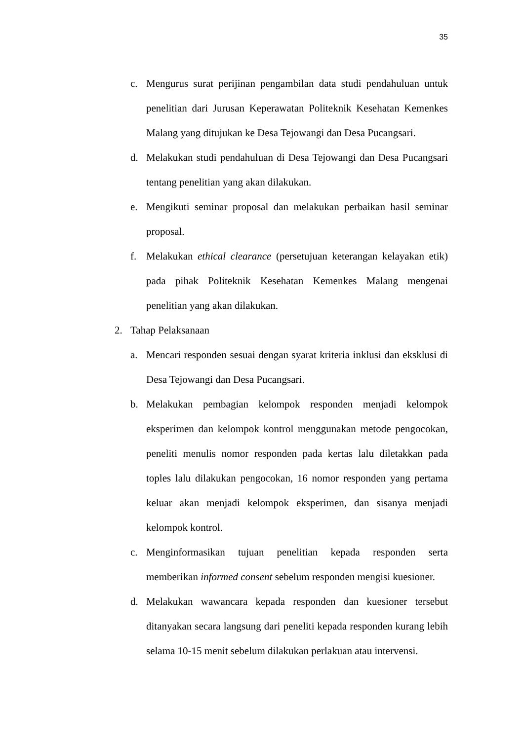35
c. Mengurus surat perijinan pengambilan data studi pendahuluan untuk penelitian dari Jurusan Keperawatan Politeknik Kesehatan Kemenkes Malang yang ditujukan ke Desa Tejowangi dan Desa Pucangsari.
d. Melakukan studi pendahuluan di Desa Tejowangi dan Desa Pucangsari tentang penelitian yang akan dilakukan.
e. Mengikuti seminar proposal dan melakukan perbaikan hasil seminar proposal.
f. Melakukan ethical clearance (persetujuan keterangan kelayakan etik) pada pihak Politeknik Kesehatan Kemenkes Malang mengenai penelitian yang akan dilakukan.
2. Tahap Pelaksanaan
a. Mencari responden sesuai dengan syarat kriteria inklusi dan eksklusi di Desa Tejowangi dan Desa Pucangsari.
b. Melakukan pembagian kelompok responden menjadi kelompok eksperimen dan kelompok kontrol menggunakan metode pengocokan, peneliti menulis nomor responden pada kertas lalu diletakkan pada toples lalu dilakukan pengocokan, 16 nomor responden yang pertama keluar akan menjadi kelompok eksperimen, dan sisanya menjadi kelompok kontrol.
c. Menginformasikan tujuan penelitian kepada responden serta memberikan informed consent sebelum responden mengisi kuesioner.
d. Melakukan wawancara kepada responden dan kuesioner tersebut ditanyakan secara langsung dari peneliti kepada responden kurang lebih selama 10-15 menit sebelum dilakukan perlakuan atau intervensi.